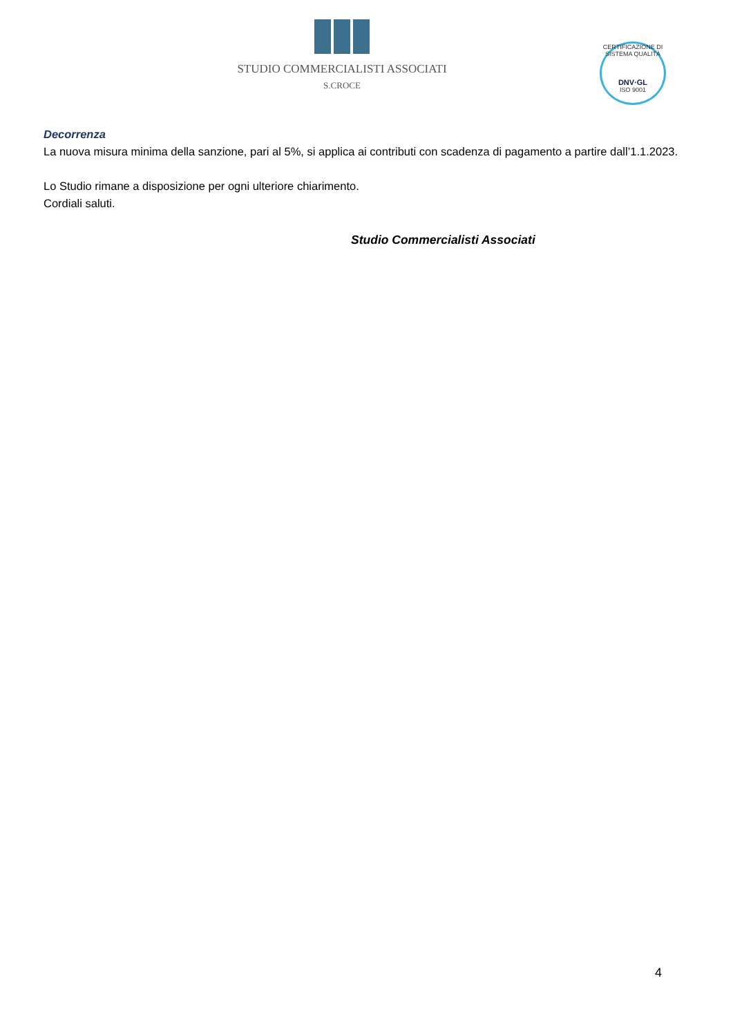STUDIO COMMERCIALISTI ASSOCIATI
S.CROCE
CERTIFICAZIONE DI SISTEMA QUALITÀ
DNV·GL
ISO 9001
Decorrenza
La nuova misura minima della sanzione, pari al 5%, si applica ai contributi con scadenza di pagamento a partire dall’1.1.2023.
Lo Studio rimane a disposizione per ogni ulteriore chiarimento.
Cordiali saluti.
Studio Commercialisti Associati
4